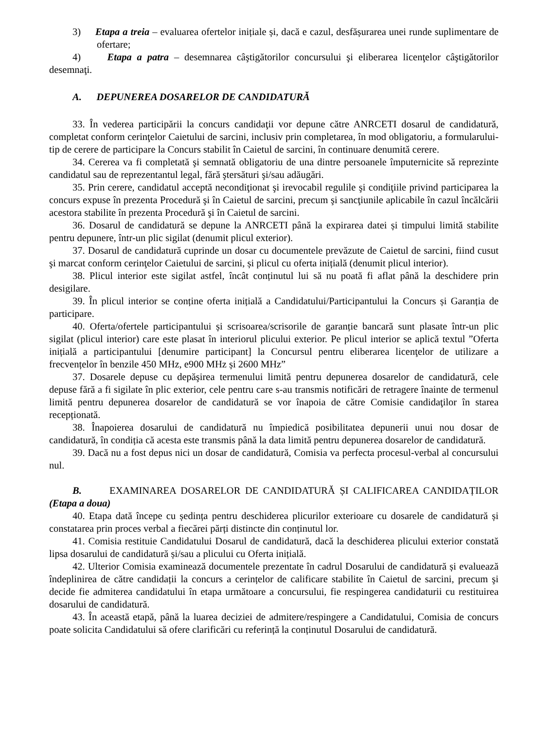3) Etapa a treia – evaluarea ofertelor inițiale și, dacă e cazul, desfășurarea unei runde suplimentare de ofertare;
4) Etapa a patra – desemnarea câştigătorilor concursului şi eliberarea licenţelor câştigătorilor desemnaţi.
A. DEPUNEREA DOSARELOR DE CANDIDATURĂ
33. În vederea participării la concurs candidaţii vor depune către ANRCETI dosarul de candidatură, completat conform cerinţelor Caietului de sarcini, inclusiv prin completarea, în mod obligatoriu, a formularului-tip de cerere de participare la Concurs stabilit în Caietul de sarcini, în continuare denumită cerere.
34. Cererea va fi completată şi semnată obligatoriu de una dintre persoanele împuternicite să reprezinte candidatul sau de reprezentantul legal, fără ştersături şi/sau adăugări.
35. Prin cerere, candidatul acceptă necondiţionat şi irevocabil regulile şi condiţiile privind participarea la concurs expuse în prezenta Procedură şi în Caietul de sarcini, precum şi sancţiunile aplicabile în cazul încălcării acestora stabilite în prezenta Procedură şi în Caietul de sarcini.
36. Dosarul de candidatură se depune la ANRCETI până la expirarea datei și timpului limită stabilite pentru depunere, într-un plic sigilat (denumit plicul exterior).
37. Dosarul de candidatură cuprinde un dosar cu documentele prevăzute de Caietul de sarcini, fiind cusut şi marcat conform cerinţelor Caietului de sarcini, și plicul cu oferta inițială (denumit plicul interior).
38. Plicul interior este sigilat astfel, încât conținutul lui să nu poată fi aflat până la deschidere prin desigilare.
39. În plicul interior se conține oferta inițială a Candidatului/Participantului la Concurs și Garanția de participare.
40. Oferta/ofertele participantului și scrisoarea/scrisorile de garanție bancară sunt plasate într-un plic sigilat (plicul interior) care este plasat în interiorul plicului exterior. Pe plicul interior se aplică textul ”Oferta inițială a participantului [denumire participant] la Concursul pentru eliberarea licenţelor de utilizare a frecvențelor în benzile 450 MHz, e900 MHz și 2600 MHz”
37. Dosarele depuse cu depăşirea termenului limită pentru depunerea dosarelor de candidatură, cele depuse fără a fi sigilate în plic exterior, cele pentru care s-au transmis notificări de retragere înainte de termenul limită pentru depunerea dosarelor de candidatură se vor înapoia de către Comisie candidaţilor în starea recepționată.
38. Înapoierea dosarului de candidatură nu împiedică posibilitatea depunerii unui nou dosar de candidatură, în condiția că acesta este transmis până la data limită pentru depunerea dosarelor de candidatură.
39. Dacă nu a fost depus nici un dosar de candidatură, Comisia va perfecta procesul-verbal al concursului nul.
B. EXAMINAREA DOSARELOR DE CANDIDATURĂ ȘI CALIFICAREA CANDIDAȚILOR (Etapa a doua)
40. Etapa dată începe cu ședința pentru deschiderea plicurilor exterioare cu dosarele de candidatură și constatarea prin proces verbal a fiecărei părți distincte din conținutul lor.
41. Comisia restituie Candidatului Dosarul de candidatură, dacă la deschiderea plicului exterior constată lipsa dosarului de candidatură și/sau a plicului cu Oferta inițială.
42. Ulterior Comisia examinează documentele prezentate în cadrul Dosarului de candidatură și evaluează îndeplinirea de către candidații la concurs a cerințelor de calificare stabilite în Caietul de sarcini, precum şi decide fie admiterea candidatului în etapa următoare a concursului, fie respingerea candidaturii cu restituirea dosarului de candidatură.
43. În această etapă, până la luarea deciziei de admitere/respingere a Candidatului, Comisia de concurs poate solicita Candidatului să ofere clarificări cu referință la conținutul Dosarului de candidatură.